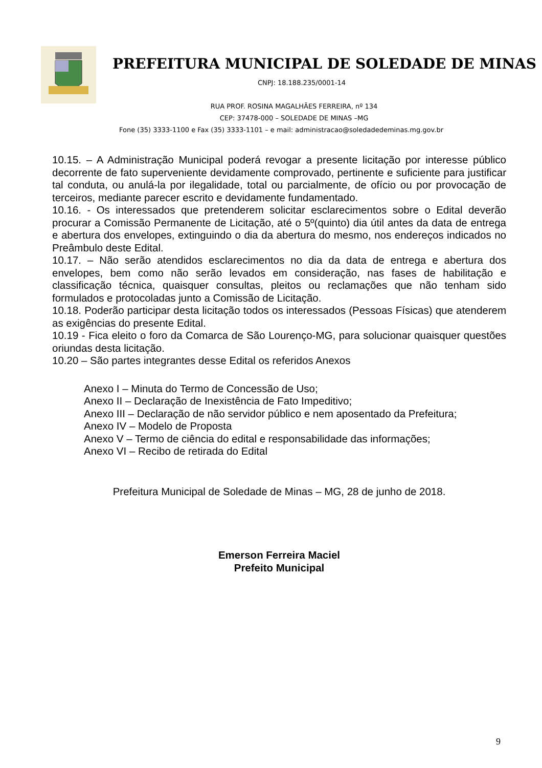PREFEITURA MUNICIPAL DE SOLEDADE DE MINAS
CNPJ: 18.188.235/0001-14
RUA PROF. ROSINA MAGALHÃES FERREIRA, nº 134
CEP: 37478-000 – SOLEDADE DE MINAS –MG
Fone (35) 3333-1100 e Fax (35) 3333-1101 – e mail: administracao@soledadedeminas.mg.gov.br
10.15. – A Administração Municipal poderá revogar a presente licitação por interesse público decorrente de fato superveniente devidamente comprovado, pertinente e suficiente para justificar tal conduta, ou anulá-la por ilegalidade, total ou parcialmente, de ofício ou por provocação de terceiros, mediante parecer escrito e devidamente fundamentado.
10.16. - Os interessados que pretenderem solicitar esclarecimentos sobre o Edital deverão procurar a Comissão Permanente de Licitação, até o 5º(quinto) dia útil antes da data de entrega e abertura dos envelopes, extinguindo o dia da abertura do mesmo, nos endereços indicados no Preâmbulo deste Edital.
10.17. – Não serão atendidos esclarecimentos no dia da data de entrega e abertura dos envelopes, bem como não serão levados em consideração, nas fases de habilitação e classificação técnica, quaisquer consultas, pleitos ou reclamações que não tenham sido formulados e protocoladas junto a Comissão de Licitação.
10.18. Poderão participar desta licitação todos os interessados (Pessoas Físicas) que atenderem as exigências do presente Edital.
10.19 - Fica eleito o foro da Comarca de São Lourenço-MG, para solucionar quaisquer questões oriundas desta licitação.
10.20 – São partes integrantes desse Edital os referidos Anexos
Anexo I – Minuta do Termo de Concessão de Uso;
Anexo II – Declaração de Inexistência de Fato Impeditivo;
Anexo III – Declaração de não servidor público e nem aposentado da Prefeitura;
Anexo IV – Modelo de Proposta
Anexo V – Termo de ciência do edital e responsabilidade das informações;
Anexo VI – Recibo de retirada do Edital
Prefeitura Municipal de Soledade de Minas – MG, 28 de junho de 2018.
Emerson Ferreira Maciel
Prefeito Municipal
9